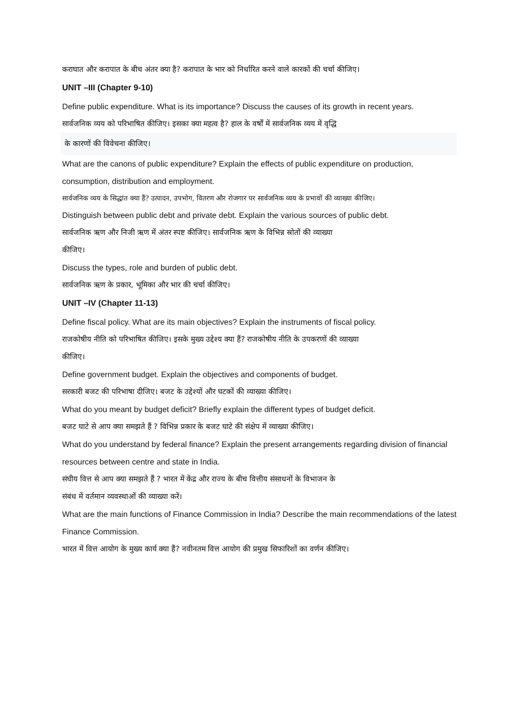कराघात और करापात के बीच अंतर क्या है? करापात के भार को निर्धारित करने वाले कारकों की चर्चा कीजिए।
UNIT –III (Chapter 9-10)
Define public expenditure. What is its importance? Discuss the causes of its growth in recent years.
सार्वजनिक व्यय को परिभाषित कीजिए। इसका क्या महत्व है? हाल के वर्षों में सार्वजनिक व्यय में वृद्धि
के कारणों की विवेचना कीजिए।
What are the canons of public expenditure? Explain the effects of public expenditure on production, consumption, distribution and employment.
सार्वजनिक व्यय के सिद्धांत क्या हैं? उत्पादन, उपभोग, वितरण और रोजगार पर सार्वजनिक व्यय के प्रभावों की व्याख्या कीजिए।
Distinguish between public debt and private debt. Explain the various sources of public debt.
सार्वजनिक ऋण और निजी ऋण में अंतर स्पष्ट कीजिए। सार्वजनिक ऋण के विभिन्न स्रोतों की व्याख्या
कीजिए।
Discuss the types, role and burden of public debt.
सार्वजनिक ऋण के प्रकार, भूमिका और भार की चर्चा कीजिए।
UNIT –IV (Chapter 11-13)
Define fiscal policy. What are its main objectives? Explain the instruments of fiscal policy.
राजकोषीय नीति को परिभाषित कीजिए। इसके मुख्य उद्देश्य क्या हैं? राजकोषीय नीति के उपकरणों की व्याख्या
कीजिए।
Define government budget. Explain the objectives and components of budget.
सरकारी बजट की परिभाषा दीजिए। बजट के उद्देश्यों और घटकों की व्याख्या कीजिए।
What do you meant by budget deficit? Briefly explain the different types of budget deficit.
बजट घाटे से आप क्या समझते हैं ? विभिन्न प्रकार के बजट घाटे की संक्षेप में व्याख्या कीजिए।
What do you understand by federal finance? Explain the present arrangements regarding division of financial resources between centre and state in India.
संघीय वित्त से आप क्या समझते हैं ? भारत में केंद्र और राज्य के बीच वित्तीय संसाधनों के विभाजन के
संबंध में वर्तमान व्यवस्थाओं की व्याख्या करें।
What are the main functions of Finance Commission in India? Describe the main recommendations of the latest Finance Commission.
भारत में वित्त आयोग के मुख्य कार्य क्या हैं? नवीनतम वित्त आयोग की प्रमुख सिफारिशों का वर्णन कीजिए।